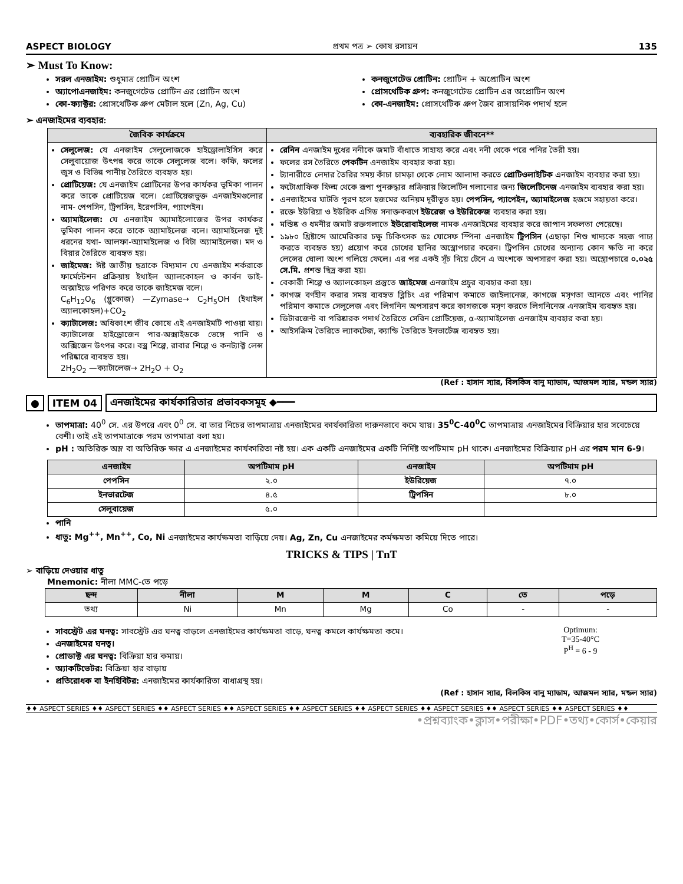ASPECT BIOLOGY প্রথম পত্র ➢ কোষ রসায়ন 135
➢ Must To Know:
সরল এনজাইম: শুধুমাত্র প্রোটিন অংশ
অ্যাপোএনজাইম: কনজুগেটেড প্রোটিন এর প্রোটিন অংশ
কো-ফ্যাক্টর: প্রোসথেটিক গ্রুপ মেটাল হলে (Zn, Ag, Cu)
কনজুগেটেড প্রোটিন: প্রোটিন + অপ্রোটিন অংশ
প্রোসথেটিক গ্রুপ: কনজুগেটেড প্রোটিন এর অপ্রোটিন অংশ
কো-এনজাইম: প্রোসথেটিক গ্রুপ জৈব রাসায়নিক পদার্থ হলে
➢ এনজাইমের ব্যবহার:
| জৈবিক কার্যক্রমে | ব্যবহারিক জীবনে** |
| --- | --- |
| সেলুলেজ: যে এনজাইম সেলুলোজকে হাইড্রোলাইসিস করে সেলুবায়োজ উৎপন্ন করে তাকে সেলুলেজ বলে। কফি, ফলের জুস ও বিভিন্ন পানীয় তৈরিতে ব্যবহৃত হয়। প্রোটিয়েজ: যে এনজাইম প্রোটিনের উপর কার্যকর ভূমিকা পালন করে তাকে প্রোটিয়েজ বলে। প্রোটিয়েজভুক্ত এনজাইমগুলোর নাম- পেপসিন, ট্রিপসিন, ইরেপসিন, প্যাপেইন। অ্যামাইলেজ: যে এনজাইম অ্যামাইলোজের উপর কার্যকর ভূমিকা পালন করে তাকে অ্যামাইলেজ বলে। অ্যামাইলেজ দুই ধরনের যথা- আলফা-অ্যামাইলেজ ও বিটা অ্যামাইলেজ। মদ ও বিয়ার তৈরিতে ব্যবহৃত হয়। জাইমেজ: ঈষ্ট জাতীয় ছত্রাকে বিদ্যমান যে এনজাইম শর্করাকে ফার্মেন্টেশন প্রক্রিয়ায় ইথাইল অ্যালকোহল ও কার্বন ডাই-অক্সাইডে পরিণত করে তাকে জাইমেজ বলে। C<sub>6</sub>H<sub>12</sub>O<sub>6</sub> (গ্লুকোজ) —Zymase→ C<sub>2</sub>H<sub>5</sub>OH (ইথাইল অ্যালকোহল)+CO<sub>2</sub> ক্যাটালেজ: অধিকাংশ জীব কোষে এই এনজাইমটি পাওয়া যায়। ক্যাটালেজ হাইড্রোজেন পার-অক্সাইডকে ভেঙ্গে পানি ও অক্সিজেন উৎপন্ন করে। বস্ত্র শিল্পে, রাবার শিল্পে ও কনট্যাক্ট লেন্স পরিষ্কারে ব্যবহৃত হয়। 2H<sub>2</sub>O<sub>2</sub> —ক্যাটালেজ→ 2H<sub>2</sub>O + O<sub>2</sub> | রেনিন এনজাইম দুধের ননীকে জমাট বাঁধাতে সাহায্য করে এবং ননী থেকে পরে পনির তৈরী হয়। ফলের রস তৈরিতে পেকটিন এনজাইম ব্যবহার করা হয়। ট্যানারীতে লেদার তৈরির সময় কাঁচা চামড়া থেকে লোম আলাদা করতে প্রোটিওলাইটিক এনজাইম ব্যবহার করা হয়। ফটোগ্রাফিক ফিল্ম থেকে রূপা পুনরুদ্ধার প্রক্রিয়ায় জিলেটিন গলানোর জন্য জিলেটিনেজ এনজাইম ব্যবহার করা হয়। এনজাইমের ঘাটতি পূরণ হলে হজমের অনিয়ম দূরীভূত হয়। পেপসিন, প্যাপেইন, অ্যামাইলেজ হজমে সহায়তা করে। রক্তে ইউরিয়া ও ইউরিক এসিড সনাক্তকরণে ইউরেজ ও ইউরিকেজ ব্যবহার করা হয়। মস্তিষ্ক ও ধমনীর জমাট রক্তগলাতে ইউরোবাইলেজ নামক এনজাইমের ব্যবহার করে জাপান সফলতা পেয়েছে। ১৯৮০ খ্রিষ্টাব্দে আমেরিকার চক্ষু চিকিৎসক ডঃ যোসেফ স্পিনা এনজাইম ট্রিপসিন (এছাড়া শিশু খাদ্যকে সহজ পাচ্য করতে ব্যবহৃত হয়) প্রয়োগ করে চোখের ছানির অস্ত্রোপচার করেন। ট্রিপসিন চোখের অন্যান্য কোন ক্ষতি না করে লেন্সের ঘোলা অংশ গলিয়ে ফেলে। এর পর একই সূঁচ দিয়ে টেনে এ অংশকে অপসারণ করা হয়। অস্ত্রোপচারে ০.০২৫ সে.মি. প্রশস্ত ছিদ্র করা হয়। বেকারী শিল্পে ও অ্যালকোহল প্রস্তুতে জাইমেজ এনজাইম প্রচুর ব্যবহার করা হয়। কাগজ বর্ণহীন করার সময় ব্যবহৃত ব্লিচিং এর পরিমাণ কমাতে জাইলানেজ, কাগজে মসৃণতা আনতে এবং পানির পরিমাণ কমাতে সেলুলেজ এবং লিগনিন অপসারণ করে কাগজকে মসৃণ করতে লিগনিনেজ এনজাইম ব্যবহৃত হয়। ডিটারজেন্ট বা পরিষ্কারক পদার্থ তৈরিতে সেরিন প্রোটিয়েজ, α-অ্যামাইলেজ এনজাইম ব্যবহার করা হয়। আইসক্রিম তৈরিতে ল্যাকটেজ, ক্যান্ডি তৈরিতে ইনভার্টেজ ব্যবহৃত হয়। |
(Ref : হাসান স্যার, বিলকিস বানু ম্যাডাম, আজমল স্যার, মন্ডল স্যার)
● ITEM 04 এনজাইমের কার্যকারিতার প্রভাবকসমূহ ◆━━━
তাপমাত্রা: 40<sup>0</sup> সে. এর উপরে এবং 0<sup>0</sup> সে. বা তার নিচের তাপমাত্রায় এনজাইমের কার্যকারিতা দারুনভাবে কমে যায়। 35<sup>0</sup>C-40<sup>0</sup>C তাপমাত্রায় এনজাইমের বিক্রিয়ার হার সবেচেয়ে বেশী। তাই এই তাপমাত্রাকে পরম তাপমাত্রা বলা হয়।
pH : অতিরিক্ত অম্ল বা অতিরিক্ত ক্ষার এ এনজাইমের কার্যকারিতা নষ্ট হয়। এক একটি এনজাইমের একটি নির্দিষ্ট অপটিমাম pH থাকে। এনজাইমের বিক্রিয়ার pH এর পরম মান 6-9।
| এনজাইম | অপটিমাম pH | এনজাইম | অপটিমাম pH |
| --- | --- | --- | --- |
| পেপসিন | ২.০ | ইউরিয়েজ | ৭.০ |
| ইনভারটেজ | ৪.৫ | ট্রিপসিন | ৮.০ |
| সেলুবায়েজ | ৫.০ | | |
পানি
ধাতু: Mg<sup>++</sup>, Mn<sup>++</sup>, Co, Ni এনজাইমের কার্যক্ষমতা বাড়িয়ে দেয়। Ag, Zn, Cu এনজাইমের কর্মক্ষমতা কমিয়ে দিতে পারে।
TRICKS & TIPS | TnT
➢ বাড়িয়ে দেওয়ার ধাতু
Mnemonic: নীলা MMC-তে পড়ে
| ছন্দ | নীলা | M | M | C | তে | পড়ে |
| --- | --- | --- | --- | --- | --- | --- |
| তথ্য | Ni | Mn | Mg | Co | - | - |
সাবস্ট্রেট এর ঘনত্ব: সাবস্ট্রেট এর ঘনত্ব বাড়লে এনজাইমের কার্যক্ষমতা বাড়ে, ঘনত্ব কমলে কার্যক্ষমতা কমে।
এনজাইমের ঘনত্ব।
প্রোডাক্ট এর ঘনত্ব: বিক্রিয়া হার কমায়।
অ্যাকটিভেটর: বিক্রিয়া হার বাড়ায়
প্রতিরোধক বা ইনহিবিটর: এনজাইমের কার্যকারিতা বাধাগ্রস্থ হয়।
Optimum:
T=35-40°C
P<sup>H</sup> = 6 - 9
(Ref : হাসান স্যার, বিলকিস বানু ম্যাডাম, আজমল স্যার, মন্ডল স্যার)
♦♦ ASPECT SERIES ♦♦ ASPECT SERIES ♦♦ ASPECT SERIES ♦♦ ASPECT SERIES ♦♦ ASPECT SERIES ♦♦ ASPECT SERIES ♦♦ ASPECT SERIES ♦♦ ASPECT SERIES ♦♦ ASPECT SERIES ♦♦
•প্রশ্নব্যাংক•ক্লাস•পরীক্ষা•PDF•তথ্য•কোর্স•কেয়ার